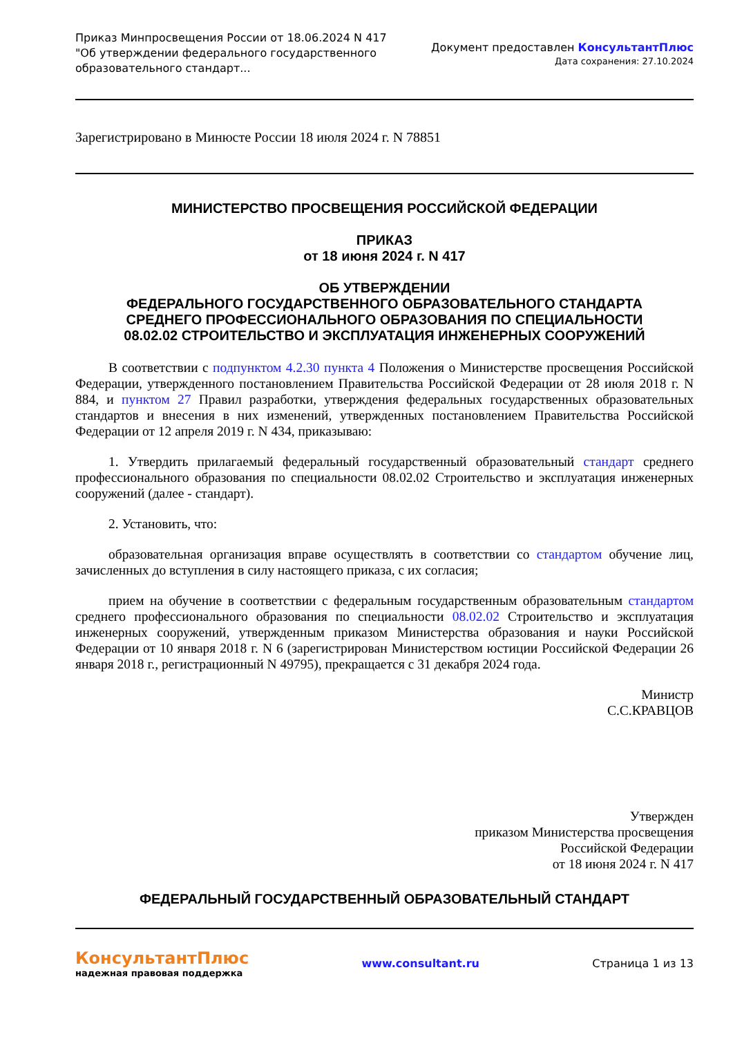Приказ Минпросвещения России от 18.06.2024 N 417
"Об утверждении федерального государственного
образовательного стандарт...
Документ предоставлен КонсультантПлюс
Дата сохранения: 27.10.2024
Зарегистрировано в Минюсте России 18 июля 2024 г. N 78851
МИНИСТЕРСТВО ПРОСВЕЩЕНИЯ РОССИЙСКОЙ ФЕДЕРАЦИИ
ПРИКАЗ
от 18 июня 2024 г. N 417
ОБ УТВЕРЖДЕНИИ
ФЕДЕРАЛЬНОГО ГОСУДАРСТВЕННОГО ОБРАЗОВАТЕЛЬНОГО СТАНДАРТА
СРЕДНЕГО ПРОФЕССИОНАЛЬНОГО ОБРАЗОВАНИЯ ПО СПЕЦИАЛЬНОСТИ
08.02.02 СТРОИТЕЛЬСТВО И ЭКСПЛУАТАЦИЯ ИНЖЕНЕРНЫХ СООРУЖЕНИЙ
В соответствии с подпунктом 4.2.30 пункта 4 Положения о Министерстве просвещения Российской Федерации, утвержденного постановлением Правительства Российской Федерации от 28 июля 2018 г. N 884, и пунктом 27 Правил разработки, утверждения федеральных государственных образовательных стандартов и внесения в них изменений, утвержденных постановлением Правительства Российской Федерации от 12 апреля 2019 г. N 434, приказываю:
1. Утвердить прилагаемый федеральный государственный образовательный стандарт среднего профессионального образования по специальности 08.02.02 Строительство и эксплуатация инженерных сооружений (далее - стандарт).
2. Установить, что:
образовательная организация вправе осуществлять в соответствии со стандартом обучение лиц, зачисленных до вступления в силу настоящего приказа, с их согласия;
прием на обучение в соответствии с федеральным государственным образовательным стандартом среднего профессионального образования по специальности 08.02.02 Строительство и эксплуатация инженерных сооружений, утвержденным приказом Министерства образования и науки Российской Федерации от 10 января 2018 г. N 6 (зарегистрирован Министерством юстиции Российской Федерации 26 января 2018 г., регистрационный N 49795), прекращается с 31 декабря 2024 года.
Министр
С.С.КРАВЦОВ
Утвержден
приказом Министерства просвещения
Российской Федерации
от 18 июня 2024 г. N 417
ФЕДЕРАЛЬНЫЙ ГОСУДАРСТВЕННЫЙ ОБРАЗОВАТЕЛЬНЫЙ СТАНДАРТ
КонсультантПлюс
надежная правовая поддержка
www.consultant.ru Страница 1 из 13